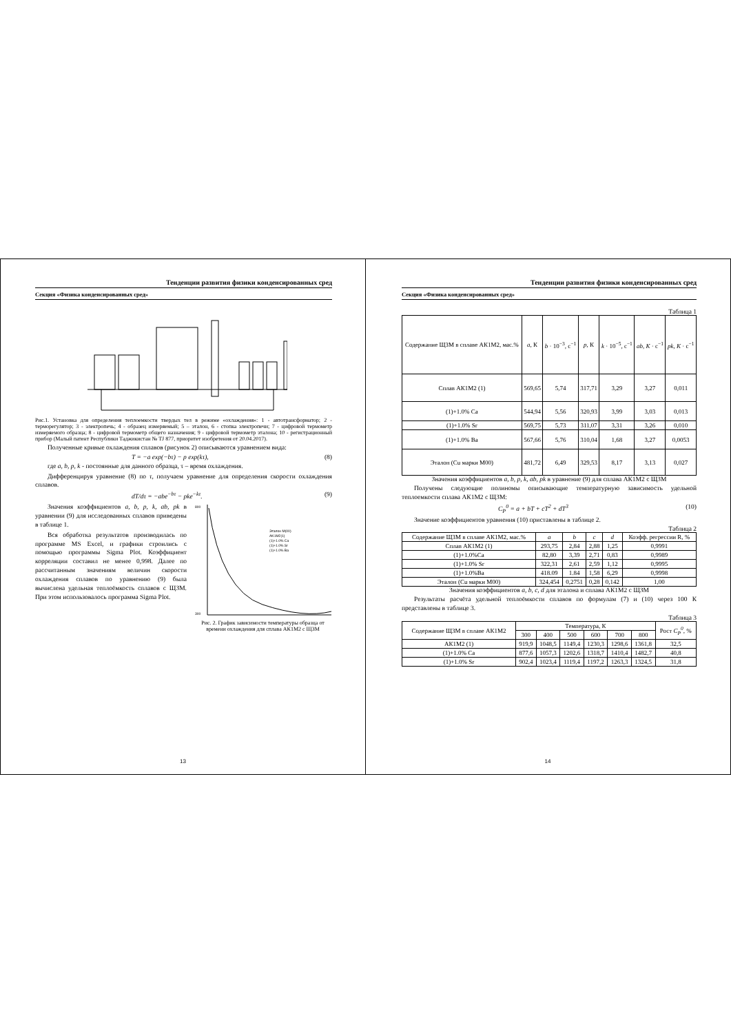Тенденции развития физики конденсированных сред
Секция «Физика конденсированных сред»
Рис.1. Установка для определения теплоемкости твердых тел в режиме «охлаждения»: 1 - автотрансформатор; 2 - терморегулятор; 3 - электропечь; 4 - образец измеряемый; 5 – эталон, 6 - стопка электропечи; 7 - цифровой термометр измеряемого образца; 8 - цифровой термометр общего назначения; 9 - цифровой термометр эталона; 10 - регистрационный прибор (Малый патент Республики Таджикистан № TJ 877, приоритет изобретения от 20.04.2017).
Полученные кривые охлаждения сплавов (рисунок 2) описываются уравнением вида:
T = −a exp(−bτ) − p exp(kτ), (8)
где a, b, p, k - постоянные для данного образца, τ – время охлаждения.
Дифференцируя уравнение (8) по τ, получаем уравнение для определения скорости охлаждения сплавов.
dT/dτ = −abe<sup>−bτ</sup> − pke<sup>−kτ</sup>. (9)
Значения коэффициентов a, b, p, k, ab, pk в уравнении (9) для исследованных сплавов приведены в таблице 1.
Вся обработка результатов производилась по программе MS Excel, и графики строились с помощью программы Sigma Plot. Коэффициент корреляции составил не менее 0,998. Далее по рассчитанным значениям величин скорости охлаждения сплавов по уравнению (9) была вычислена удельная теплоёмкость сплавов с ЩЗМ. При этом использовалось программа Sigma Plot.
800
300
Эталон M(00)
AK1M2(1)
(1)+1.0% Ca
(1)+1.0% Sr
(1)+1.0% Ba
Рис. 2. График зависимости температуры образца от времени охлаждения для сплава АК1М2 с ЩЗМ
13
Тенденции развития физики конденсированных сред
Секция «Физика конденсированных сред»
Таблица 1
| Содержание ЩЗМ в сплаве АК1М2, мас.% | a , К | b · 10<sup>−3</sup>, с<sup>−1</sup> | p , К | k · 10<sup>−5</sup>, с<sup>−1</sup> | ab, K · с<sup>−1</sup> | pk, K · с<sup>−1</sup> |
| --- | --- | --- | --- | --- | --- | --- |
| Сплав АК1М2 (1) | 569,65 | 5,74 | 317,71 | 3,29 | 3,27 | 0,011 |
| (1)+1.0% Ca | 544,94 | 5,56 | 320,93 | 3,99 | 3,03 | 0,013 |
| (1)+1.0% Sr | 569,75 | 5,73 | 311,07 | 3,31 | 3,26 | 0,010 |
| (1)+1.0% Ba | 567,66 | 5,76 | 310,04 | 1,68 | 3,27 | 0,0053 |
| Эталон (Cu марки М00) | 481,72 | 6,49 | 329,53 | 8,17 | 3,13 | 0,027 |
Значения коэффициентов a, b, p, k, ab, pk в уравнение (9) для сплава АК1М2 с ЩЗМ
Получены следующие полиномы описывающие температурную зависимость удельной теплоемкости сплава АК1М2 с ЩЗМ:
C<sub>P</sub><sup>0</sup> = a + bT + cT<sup>2</sup> + dT<sup>3</sup> (10)
Значение коэффициентов уравнения (10) приставлены в таблице 2.
Таблица 2
| Содержание ЩЗМ в сплаве АК1М2, мас.% | a | b | c | d | Коэфф. регрессии R, % |
| --- | --- | --- | --- | --- | --- |
| Сплав АК1М2 (1) | 293,75 | 2,84 | 2,88 | 1,25 | 0,9991 |
| (1)+1.0%Ca | 82,80 | 3,39 | 2,71 | 0,83 | 0,9989 |
| (1)+1.0% Sr | 322,31 | 2,61 | 2,59 | 1,12 | 0,9995 |
| (1)+1.0%Ba | 418.09 | 1.84 | 1,58 | 6,29 | 0,9998 |
| Эталон (Cu марки М00) | 324,454 | 0,2751 | 0,28 | 0,142 | 1,00 |
Значения коэффициентов a, b, c, d для эталона и сплава АК1М2 с ЩЗМ
Результаты расчёта удельной теплоёмкости сплавов по формулам (7) и (10) через 100 К представлены в таблице 3.
Таблица 3
| Содержание ЩЗМ в сплаве АК1М2 | Температура, К | | | | | | Рост C<sub>P</sub><sup>0</sup> , % |
| --- | --- | --- | --- | --- | --- | --- | --- |
| | 300 | 400 | 500 | 600 | 700 | 800 | |
| АК1М2 (1) | 919,9 | 1048,5 | 1149,4 | 1230,3 | 1298,6 | 1361,8 | 32,5 |
| (1)+1.0% Ca | 877,6 | 1057,3 | 1202,6 | 1318,7 | 1410,4 | 1482,7 | 40,8 |
| (1)+1.0% Sr | 902,4 | 1023,4 | 1119,4 | 1197,2 | 1263,3 | 1324,5 | 31,8 |
14